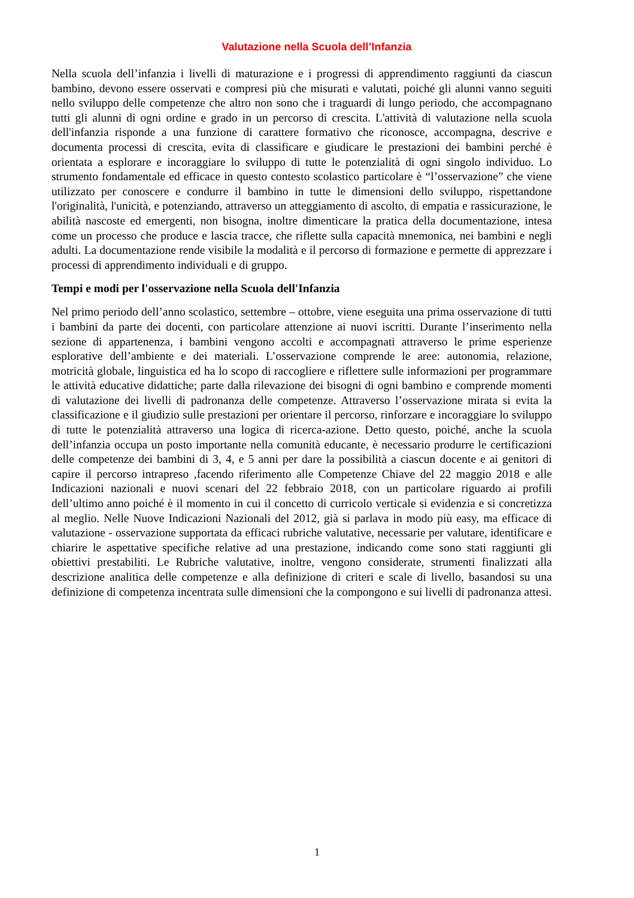Valutazione nella Scuola dell’Infanzia
Nella scuola dell’infanzia i livelli di maturazione e i progressi di apprendimento raggiunti da ciascun bambino, devono essere osservati e compresi più che misurati e valutati, poiché gli alunni vanno seguiti nello sviluppo delle competenze che altro non sono che i traguardi di lungo periodo, che accompagnano tutti gli alunni di ogni ordine e grado in un percorso di crescita. L'attività di valutazione nella scuola dell'infanzia risponde a una funzione di carattere formativo che riconosce, accompagna, descrive e documenta processi di crescita, evita di classificare e giudicare le prestazioni dei bambini perché è orientata a esplorare e incoraggiare lo sviluppo di tutte le potenzialità di ogni singolo individuo. Lo strumento fondamentale ed efficace in questo contesto scolastico particolare è “l’osservazione” che viene utilizzato per conoscere e condurre il bambino in tutte le dimensioni dello sviluppo, rispettandone l'originalità, l'unicità, e potenziando, attraverso un atteggiamento di ascolto, di empatia e rassicurazione, le abilità nascoste ed emergenti, non bisogna, inoltre dimenticare la pratica della documentazione, intesa come un processo che produce e lascia tracce, che riflette sulla capacità mnemonica, nei bambini e negli adulti. La documentazione rende visibile la modalità e il percorso di formazione e permette di apprezzare i processi di apprendimento individuali e di gruppo.
Tempi e modi per l'osservazione nella Scuola dell'Infanzia
Nel primo periodo dell’anno scolastico, settembre – ottobre, viene eseguita una prima osservazione di tutti i bambini da parte dei docenti, con particolare attenzione ai nuovi iscritti. Durante l’inserimento nella sezione di appartenenza, i bambini vengono accolti e accompagnati attraverso le prime esperienze esplorative dell’ambiente e dei materiali. L’osservazione comprende le aree: autonomia, relazione, motricità globale, linguistica ed ha lo scopo di raccogliere e riflettere sulle informazioni per programmare le attività educative didattiche; parte dalla rilevazione dei bisogni di ogni bambino e comprende momenti di valutazione dei livelli di padronanza delle competenze. Attraverso l’osservazione mirata si evita la classificazione e il giudizio sulle prestazioni per orientare il percorso, rinforzare e incoraggiare lo sviluppo di tutte le potenzialità attraverso una logica di ricerca-azione. Detto questo, poiché, anche la scuola dell’infanzia occupa un posto importante nella comunità educante, è necessario produrre le certificazioni delle competenze dei bambini di 3, 4, e 5 anni per dare la possibilità a ciascun docente e ai genitori di capire il percorso intrapreso ,facendo riferimento alle Competenze Chiave del 22 maggio 2018 e alle Indicazioni nazionali e nuovi scenari del 22 febbraio 2018, con un particolare riguardo ai profili dell’ultimo anno poiché è il momento in cui il concetto di curricolo verticale si evidenzia e si concretizza al meglio. Nelle Nuove Indicazioni Nazionali del 2012, già si parlava in modo più easy, ma efficace di valutazione - osservazione supportata da efficaci rubriche valutative, necessarie per valutare, identificare e chiarire le aspettative specifiche relative ad una prestazione, indicando come sono stati raggiunti gli obiettivi prestabiliti. Le Rubriche valutative, inoltre, vengono considerate, strumenti finalizzati alla descrizione analitica delle competenze e alla definizione di criteri e scale di livello, basandosi su una definizione di competenza incentrata sulle dimensioni che la compongono e sui livelli di padronanza attesi.
1